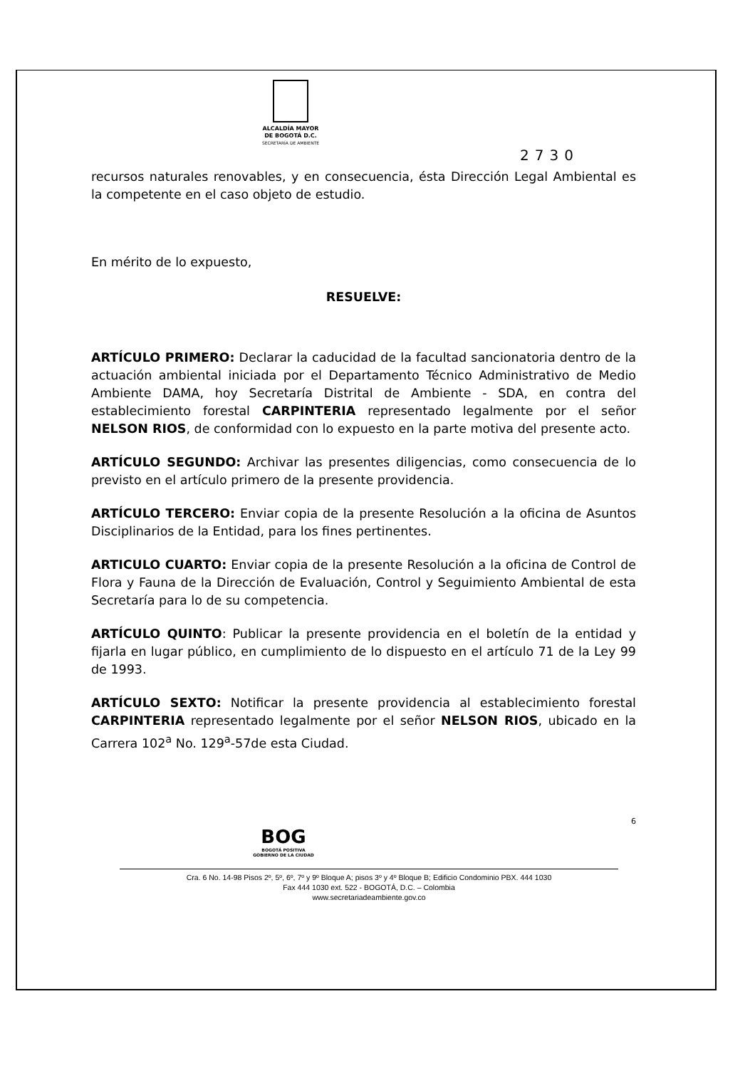ALCALDÍA MAYOR
DE BOGOTÁ D.C.
SECRETARÍA DE AMBIENTE
2730
recursos naturales renovables, y en consecuencia, ésta Dirección Legal Ambiental es la competente en el caso objeto de estudio.
En mérito de lo expuesto,
RESUELVE:
ARTÍCULO PRIMERO: Declarar la caducidad de la facultad sancionatoria dentro de la actuación ambiental iniciada por el Departamento Técnico Administrativo de Medio Ambiente DAMA, hoy Secretaría Distrital de Ambiente - SDA, en contra del establecimiento forestal CARPINTERIA representado legalmente por el señor NELSON RIOS, de conformidad con lo expuesto en la parte motiva del presente acto.
ARTÍCULO SEGUNDO: Archivar las presentes diligencias, como consecuencia de lo previsto en el artículo primero de la presente providencia.
ARTÍCULO TERCERO: Enviar copia de la presente Resolución a la oficina de Asuntos Disciplinarios de la Entidad, para los fines pertinentes.
ARTICULO CUARTO: Enviar copia de la presente Resolución a la oficina de Control de Flora y Fauna de la Dirección de Evaluación, Control y Seguimiento Ambiental de esta Secretaría para lo de su competencia.
ARTÍCULO QUINTO: Publicar la presente providencia en el boletín de la entidad y fijarla en lugar público, en cumplimiento de lo dispuesto en el artículo 71 de la Ley 99 de 1993.
ARTÍCULO SEXTO: Notificar la presente providencia al establecimiento forestal CARPINTERIA representado legalmente por el señor NELSON RIOS, ubicado en la Carrera 102<sup>a</sup> No. 129<sup>a</sup>-57de esta Ciudad.
6
BOG
BOGOTÁ POSITIVA
GOBIERNO DE LA CIUDAD
Cra. 6 No. 14-98 Pisos 2º, 5º, 6º, 7º y 9º Bloque A; pisos 3º y 4º Bloque B; Edificio Condominio PBX. 444 1030
Fax 444 1030 ext. 522 - BOGOTÁ, D.C. – Colombia
www.secretariadeambiente.gov.co